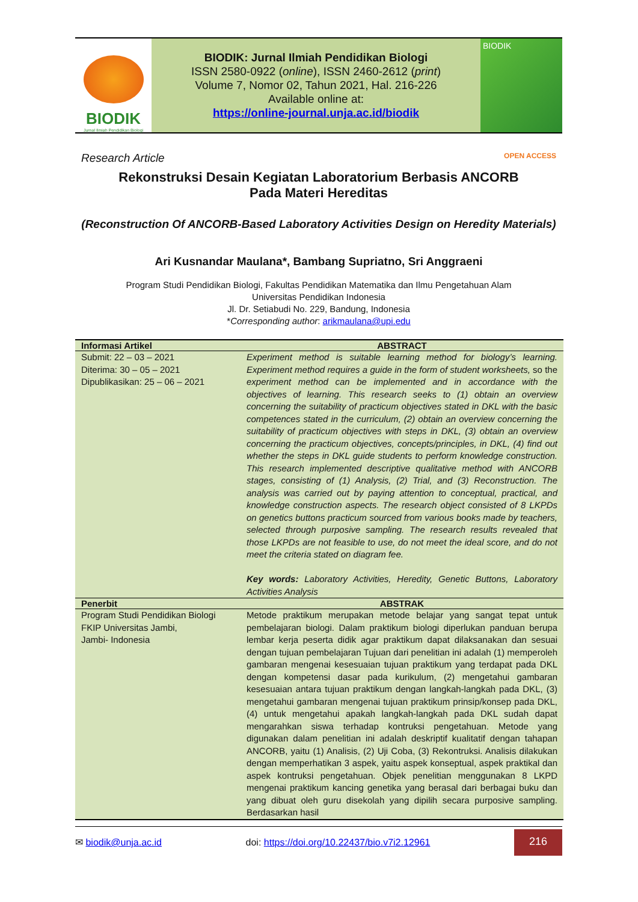BIODIK
Jurnal Ilmiah Pendidikan Biologi
BIODIK: Jurnal Ilmiah Pendidikan Biologi
ISSN 2580-0922 (online), ISSN 2460-2612 (print)
Volume 7, Nomor 02, Tahun 2021, Hal. 216-226
Available online at:
https://online-journal.unja.ac.id/biodik
BIODIK
Research Article OPEN ACCESS
Rekonstruksi Desain Kegiatan Laboratorium Berbasis ANCORB
Pada Materi Hereditas
(Reconstruction Of ANCORB-Based Laboratory Activities Design on Heredity Materials)
Ari Kusnandar Maulana*, Bambang Supriatno, Sri Anggraeni
Program Studi Pendidikan Biologi, Fakultas Pendidikan Matematika dan Ilmu Pengetahuan Alam
Universitas Pendidikan Indonesia
Jl. Dr. Setiabudi No. 229, Bandung, Indonesia
*Corresponding author: arikmaulana@upi.edu
| Informasi Artikel | ABSTRACT |
| --- | --- |
| Submit: 22 – 03 – 2021 Diterima: 30 – 05 – 2021 Dipublikasikan: 25 – 06 – 2021 | Experiment method is suitable learning method for biology’s learning. Experiment method requires a guide in the form of student worksheets, so the experiment method can be implemented and in accordance with the objectives of learning. This research seeks to (1) obtain an overview concerning the suitability of practicum objectives stated in DKL with the basic competences stated in the curriculum, (2) obtain an overview concerning the suitability of practicum objectives with steps in DKL, (3) obtain an overview concerning the practicum objectives, concepts/principles, in DKL, (4) find out whether the steps in DKL guide students to perform knowledge construction. This research implemented descriptive qualitative method with ANCORB stages, consisting of (1) Analysis, (2) Trial, and (3) Reconstruction. The analysis was carried out by paying attention to conceptual, practical, and knowledge construction aspects. The research object consisted of 8 LKPDs on genetics buttons practicum sourced from various books made by teachers, selected through purposive sampling. The research results revealed that those LKPDs are not feasible to use, do not meet the ideal score, and do not meet the criteria stated on diagram fee. Key words: Laboratory Activities, Heredity, Genetic Buttons, Laboratory Activities Analysis |
| Penerbit | ABSTRAK |
| Program Studi Pendidikan Biologi FKIP Universitas Jambi, Jambi- Indonesia | Metode praktikum merupakan metode belajar yang sangat tepat untuk pembelajaran biologi. Dalam praktikum biologi diperlukan panduan berupa lembar kerja peserta didik agar praktikum dapat dilaksanakan dan sesuai dengan tujuan pembelajaran Tujuan dari penelitian ini adalah (1) memperoleh gambaran mengenai kesesuaian tujuan praktikum yang terdapat pada DKL dengan kompetensi dasar pada kurikulum, (2) mengetahui gambaran kesesuaian antara tujuan praktikum dengan langkah-langkah pada DKL, (3) mengetahui gambaran mengenai tujuan praktikum prinsip/konsep pada DKL, (4) untuk mengetahui apakah langkah-langkah pada DKL sudah dapat mengarahkan siswa terhadap kontruksi pengetahuan. Metode yang digunakan dalam penelitian ini adalah deskriptif kualitatif dengan tahapan ANCORB, yaitu (1) Analisis, (2) Uji Coba, (3) Rekontruksi. Analisis dilakukan dengan memperhatikan 3 aspek, yaitu aspek konseptual, aspek praktikal dan aspek kontruksi pengetahuan. Objek penelitian menggunakan 8 LKPD mengenai praktikum kancing genetika yang berasal dari berbagai buku dan yang dibuat oleh guru disekolah yang dipilih secara purposive sampling. Berdasarkan hasil |
✉ biodik@unja.ac.id doi: https://doi.org/10.22437/bio.v7i2.12961 216